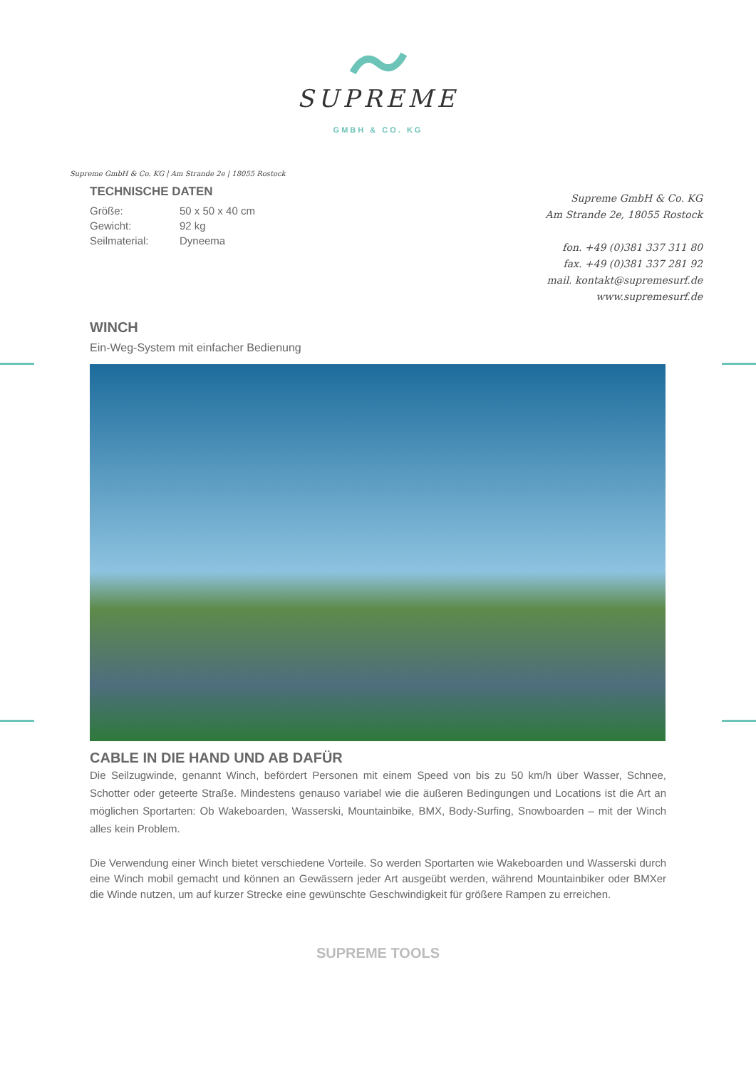SUPREME
GMBH & CO. KG
Supreme GmbH & Co. KG | Am Strande 2e | 18055 Rostock
TECHNISCHE DATEN
| Größe: | 50 x 50 x 40 cm |
| Gewicht: | 92 kg |
| Seilmaterial: | Dyneema |
Supreme GmbH & Co. KG
Am Strande 2e, 18055 Rostock
fon. +49 (0)381 337 311 80
fax. +49 (0)381 337 281 92
mail. kontakt@supremesurf.de
www.supremesurf.de
WINCH
Ein-Weg-System mit einfacher Bedienung
CABLE IN DIE HAND UND AB DAFÜR
Die Seilzugwinde, genannt Winch, befördert Personen mit einem Speed von bis zu 50 km/h über Wasser, Schnee, Schotter oder geteerte Straße. Mindestens genauso variabel wie die äußeren Bedingungen und Locations ist die Art an möglichen Sportarten: Ob Wakeboarden, Wasserski, Mountainbike, BMX, Body-Surfing, Snowboarden – mit der Winch alles kein Problem.
Die Verwendung einer Winch bietet verschiedene Vorteile. So werden Sportarten wie Wakeboarden und Wasserski durch eine Winch mobil gemacht und können an Gewässern jeder Art ausgeübt werden, während Mountainbiker oder BMXer die Winde nutzen, um auf kurzer Strecke eine gewünschte Geschwindigkeit für größere Rampen zu erreichen.
SUPREME TOOLS